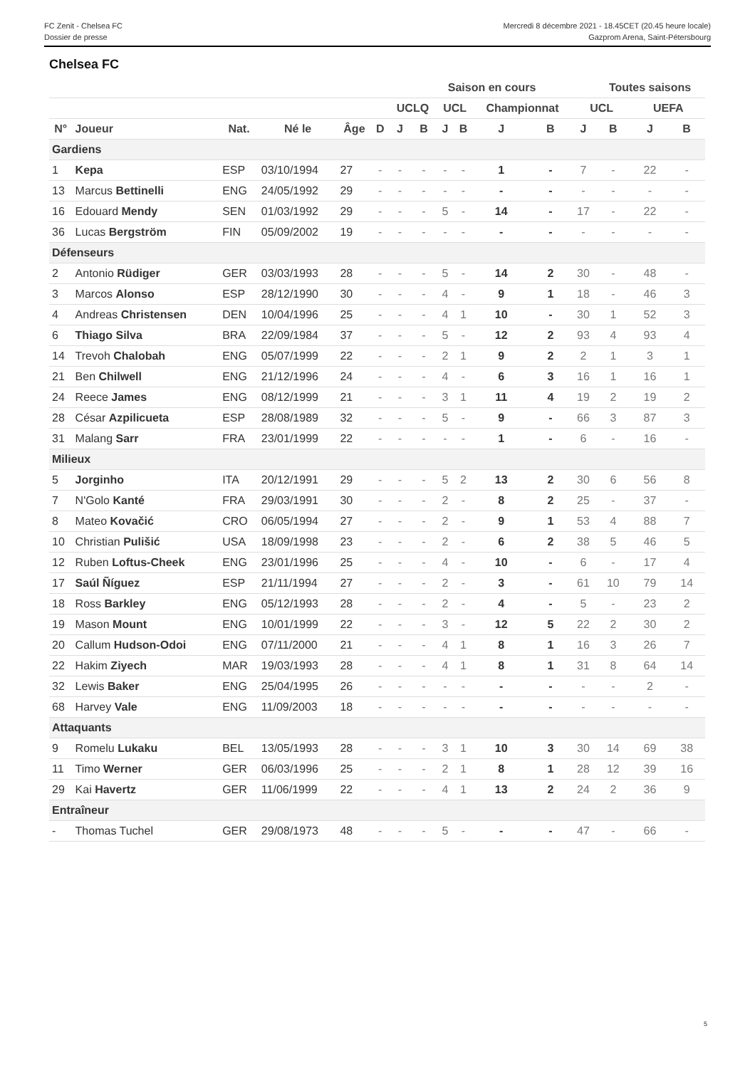FC Zenit - Chelsea FC
Dossier de presse
Mercredi 8 décembre 2021 - 18.45CET (20.45 heure locale)
Gazprom Arena, Saint-Pétersbourg
Chelsea FC
| | | | | | | Saison en cours | | | | | | | Toutes saisons | | |
| --- | --- | --- | --- | --- | --- | --- | --- | --- | --- | --- | --- | --- | --- | --- | --- |
| | | | | | | UCLQ | | UCL | | Championnat | | UCL | | UEFA | |
| N° | Joueur | Nat. | Né le | Âge | D | J | B | J | B | J | B | J | B | J | B |
| Gardiens | | | | | | | | | | | | | | | |
| 1 | Kepa | ESP | 03/10/1994 | 27 | - | - | - | - | - | 1 | - | 7 | - | 22 | - |
| 13 | Marcus Bettinelli | ENG | 24/05/1992 | 29 | - | - | - | - | - | - | - | - | - | - | - |
| 16 | Edouard Mendy | SEN | 01/03/1992 | 29 | - | - | - | 5 | - | 14 | - | 17 | - | 22 | - |
| 36 | Lucas Bergström | FIN | 05/09/2002 | 19 | - | - | - | - | - | - | - | - | - | - | - |
| Défenseurs | | | | | | | | | | | | | | | |
| 2 | Antonio Rüdiger | GER | 03/03/1993 | 28 | - | - | - | 5 | - | 14 | 2 | 30 | - | 48 | - |
| 3 | Marcos Alonso | ESP | 28/12/1990 | 30 | - | - | - | 4 | - | 9 | 1 | 18 | - | 46 | 3 |
| 4 | Andreas Christensen | DEN | 10/04/1996 | 25 | - | - | - | 4 | 1 | 10 | - | 30 | 1 | 52 | 3 |
| 6 | Thiago Silva | BRA | 22/09/1984 | 37 | - | - | - | 5 | - | 12 | 2 | 93 | 4 | 93 | 4 |
| 14 | Trevoh Chalobah | ENG | 05/07/1999 | 22 | - | - | - | 2 | 1 | 9 | 2 | 2 | 1 | 3 | 1 |
| 21 | Ben Chilwell | ENG | 21/12/1996 | 24 | - | - | - | 4 | - | 6 | 3 | 16 | 1 | 16 | 1 |
| 24 | Reece James | ENG | 08/12/1999 | 21 | - | - | - | 3 | 1 | 11 | 4 | 19 | 2 | 19 | 2 |
| 28 | César Azpilicueta | ESP | 28/08/1989 | 32 | - | - | - | 5 | - | 9 | - | 66 | 3 | 87 | 3 |
| 31 | Malang Sarr | FRA | 23/01/1999 | 22 | - | - | - | - | - | 1 | - | 6 | - | 16 | - |
| Milieux | | | | | | | | | | | | | | | |
| 5 | Jorginho | ITA | 20/12/1991 | 29 | - | - | - | 5 | 2 | 13 | 2 | 30 | 6 | 56 | 8 |
| 7 | N'Golo Kanté | FRA | 29/03/1991 | 30 | - | - | - | 2 | - | 8 | 2 | 25 | - | 37 | - |
| 8 | Mateo Kovačić | CRO | 06/05/1994 | 27 | - | - | - | 2 | - | 9 | 1 | 53 | 4 | 88 | 7 |
| 10 | Christian Pulišić | USA | 18/09/1998 | 23 | - | - | - | 2 | - | 6 | 2 | 38 | 5 | 46 | 5 |
| 12 | Ruben Loftus-Cheek | ENG | 23/01/1996 | 25 | - | - | - | 4 | - | 10 | - | 6 | - | 17 | 4 |
| 17 | Saúl Ñíguez | ESP | 21/11/1994 | 27 | - | - | - | 2 | - | 3 | - | 61 | 10 | 79 | 14 |
| 18 | Ross Barkley | ENG | 05/12/1993 | 28 | - | - | - | 2 | - | 4 | - | 5 | - | 23 | 2 |
| 19 | Mason Mount | ENG | 10/01/1999 | 22 | - | - | - | 3 | - | 12 | 5 | 22 | 2 | 30 | 2 |
| 20 | Callum Hudson-Odoi | ENG | 07/11/2000 | 21 | - | - | - | 4 | 1 | 8 | 1 | 16 | 3 | 26 | 7 |
| 22 | Hakim Ziyech | MAR | 19/03/1993 | 28 | - | - | - | 4 | 1 | 8 | 1 | 31 | 8 | 64 | 14 |
| 32 | Lewis Baker | ENG | 25/04/1995 | 26 | - | - | - | - | - | - | - | - | - | 2 | - |
| 68 | Harvey Vale | ENG | 11/09/2003 | 18 | - | - | - | - | - | - | - | - | - | - | - |
| Attaquants | | | | | | | | | | | | | | | |
| 9 | Romelu Lukaku | BEL | 13/05/1993 | 28 | - | - | - | 3 | 1 | 10 | 3 | 30 | 14 | 69 | 38 |
| 11 | Timo Werner | GER | 06/03/1996 | 25 | - | - | - | 2 | 1 | 8 | 1 | 28 | 12 | 39 | 16 |
| 29 | Kai Havertz | GER | 11/06/1999 | 22 | - | - | - | 4 | 1 | 13 | 2 | 24 | 2 | 36 | 9 |
| Entraîneur | | | | | | | | | | | | | | | |
| - | Thomas Tuchel | GER | 29/08/1973 | 48 | - | - | - | 5 | - | - | - | 47 | - | 66 | - |
5